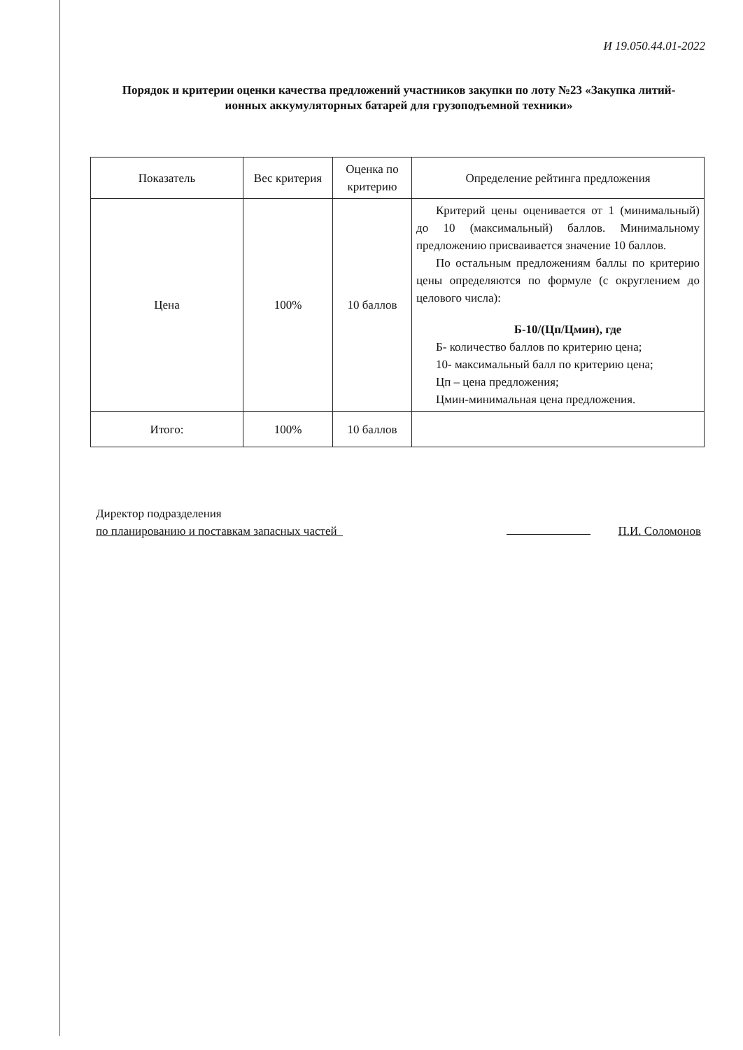И 19.050.44.01-2022
Порядок и критерии оценки качества предложений участников закупки по лоту №23 «Закупка литий-ионных аккумуляторных батарей для грузоподъемной техники»
| Показатель | Вес критерия | Оценка по критерию | Определение рейтинга предложения |
| --- | --- | --- | --- |
| Цена | 100% | 10 баллов | Критерий цены оценивается от 1 (минимальный) до 10 (максимальный) баллов. Минимальному предложению присваивается значение 10 баллов. По остальным предложениям баллы по критерию цены определяются по формуле (с округлением до целового числа): Б-10/(Цп/Цмин), где Б- количество баллов по критерию цена; 10- максимальный балл по критерию цена; Цп – цена предложения; Цмин-минимальная цена предложения. |
| Итого: | 100% | 10 баллов | |
Директор подразделения
по планированию и поставкам запасных частей
П.И. Соломонов